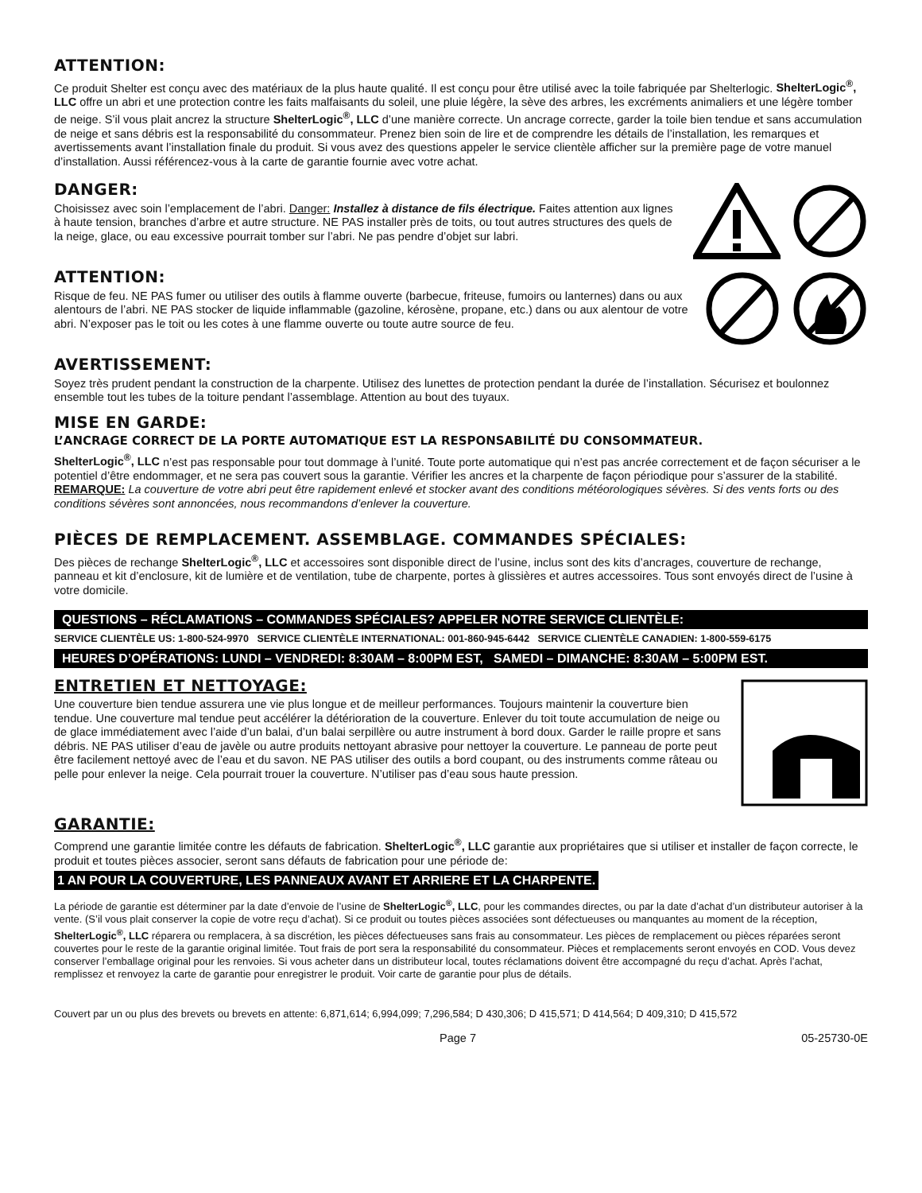ATTENTION:
Ce produit Shelter est conçu avec des matériaux de la plus haute qualité. Il est conçu pour être utilisé avec la toile fabriquée par Shelterlogic. ShelterLogic<sup>®</sup>, LLC offre un abri et une protection contre les faits malfaisants du soleil, une pluie légère, la sève des arbres, les excréments animaliers et une légère tomber de neige. S’il vous plait ancrez la structure ShelterLogic<sup>®</sup>, LLC d’une manière correcte. Un ancrage correcte, garder la toile bien tendue et sans accumulation de neige et sans débris est la responsabilité du consommateur. Prenez bien soin de lire et de comprendre les détails de l’installation, les remarques et avertissements avant l’installation finale du produit. Si vous avez des questions appeler le service clientèle afficher sur la première page de votre manuel d’installation. Aussi référencez-vous à la carte de garantie fournie avec votre achat.
DANGER:
Choisissez avec soin l’emplacement de l’abri. Danger: Installez à distance de fils électrique. Faites attention aux lignes à haute tension, branches d’arbre et autre structure. NE PAS installer près de toits, ou tout autres structures des quels de la neige, glace, ou eau excessive pourrait tomber sur l’abri. Ne pas pendre d’objet sur labri.
ATTENTION:
Risque de feu. NE PAS fumer ou utiliser des outils à flamme ouverte (barbecue, friteuse, fumoirs ou lanternes) dans ou aux alentours de l’abri. NE PAS stocker de liquide inflammable (gazoline, kérosène, propane, etc.) dans ou aux alentour de votre abri. N’exposer pas le toit ou les cotes à une flamme ouverte ou toute autre source de feu.
AVERTISSEMENT:
Soyez très prudent pendant la construction de la charpente. Utilisez des lunettes de protection pendant la durée de l’installation. Sécurisez et boulonnez ensemble tout les tubes de la toiture pendant l’assemblage. Attention au bout des tuyaux.
MISE EN GARDE:
L’ANCRAGE CORRECT DE LA PORTE AUTOMATIQUE EST LA RESPONSABILITÉ DU CONSOMMATEUR.
ShelterLogic<sup>®</sup>, LLC n’est pas responsable pour tout dommage à l’unité. Toute porte automatique qui n’est pas ancrée correctement et de façon sécuriser a le potentiel d’être endommager, et ne sera pas couvert sous la garantie. Vérifier les ancres et la charpente de façon périodique pour s’assurer de la stabilité. REMARQUE: La couverture de votre abri peut être rapidement enlevé et stocker avant des conditions météorologiques sévères. Si des vents forts ou des conditions sévères sont annoncées, nous recommandons d’enlever la couverture.
PIÈCES DE REMPLACEMENT. ASSEMBLAGE. COMMANDES SPÉCIALES:
Des pièces de rechange ShelterLogic<sup>®</sup>, LLC et accessoires sont disponible direct de l’usine, inclus sont des kits d’ancrages, couverture de rechange, panneau et kit d’enclosure, kit de lumière et de ventilation, tube de charpente, portes à glissières et autres accessoires. Tous sont envoyés direct de l’usine à votre domicile.
QUESTIONS – RÉCLAMATIONS – COMMANDES SPÉCIALES? APPELER NOTRE SERVICE CLIENTÈLE:
SERVICE CLIENTÈLE US: 1-800-524-9970 SERVICE CLIENTÈLE INTERNATIONAL: 001-860-945-6442 SERVICE CLIENTÈLE CANADIEN: 1-800-559-6175
HEURES D’OPÉRATIONS: LUNDI – VENDREDI: 8:30AM – 8:00PM EST, SAMEDI – DIMANCHE: 8:30AM – 5:00PM EST.
ENTRETIEN ET NETTOYAGE:
Une couverture bien tendue assurera une vie plus longue et de meilleur performances. Toujours maintenir la couverture bien tendue. Une couverture mal tendue peut accélérer la détérioration de la couverture. Enlever du toit toute accumulation de neige ou de glace immédiatement avec l’aide d’un balai, d’un balai serpillère ou autre instrument à bord doux. Garder le raille propre et sans débris. NE PAS utiliser d’eau de javèle ou autre produits nettoyant abrasive pour nettoyer la couverture. Le panneau de porte peut être facilement nettoyé avec de l’eau et du savon. NE PAS utiliser des outils a bord coupant, ou des instruments comme râteau ou pelle pour enlever la neige. Cela pourrait trouer la couverture. N’utiliser pas d’eau sous haute pression.
GARANTIE:
Comprend une garantie limitée contre les défauts de fabrication. ShelterLogic<sup>®</sup>, LLC garantie aux propriétaires que si utiliser et installer de façon correcte, le produit et toutes pièces associer, seront sans défauts de fabrication pour une période de:
1 AN POUR LA COUVERTURE, LES PANNEAUX AVANT ET ARRIERE ET LA CHARPENTE.
La période de garantie est déterminer par la date d’envoie de l’usine de ShelterLogic<sup>®</sup>, LLC, pour les commandes directes, ou par la date d’achat d’un distributeur autoriser à la vente. (S’il vous plait conserver la copie de votre reçu d’achat). Si ce produit ou toutes pièces associées sont défectueuses ou manquantes au moment de la réception, ShelterLogic<sup>®</sup>, LLC réparera ou remplacera, à sa discrétion, les pièces défectueuses sans frais au consommateur. Les pièces de remplacement ou pièces réparées seront couvertes pour le reste de la garantie original limitée. Tout frais de port sera la responsabilité du consommateur. Pièces et remplacements seront envoyés en COD. Vous devez conserver l’emballage original pour les renvoies. Si vous acheter dans un distributeur local, toutes réclamations doivent être accompagné du reçu d’achat. Après l’achat, remplissez et renvoyez la carte de garantie pour enregistrer le produit. Voir carte de garantie pour plus de détails.
Couvert par un ou plus des brevets ou brevets en attente: 6,871,614; 6,994,099; 7,296,584; D 430,306; D 415,571; D 414,564; D 409,310; D 415,572
Page 7 05-25730-0E